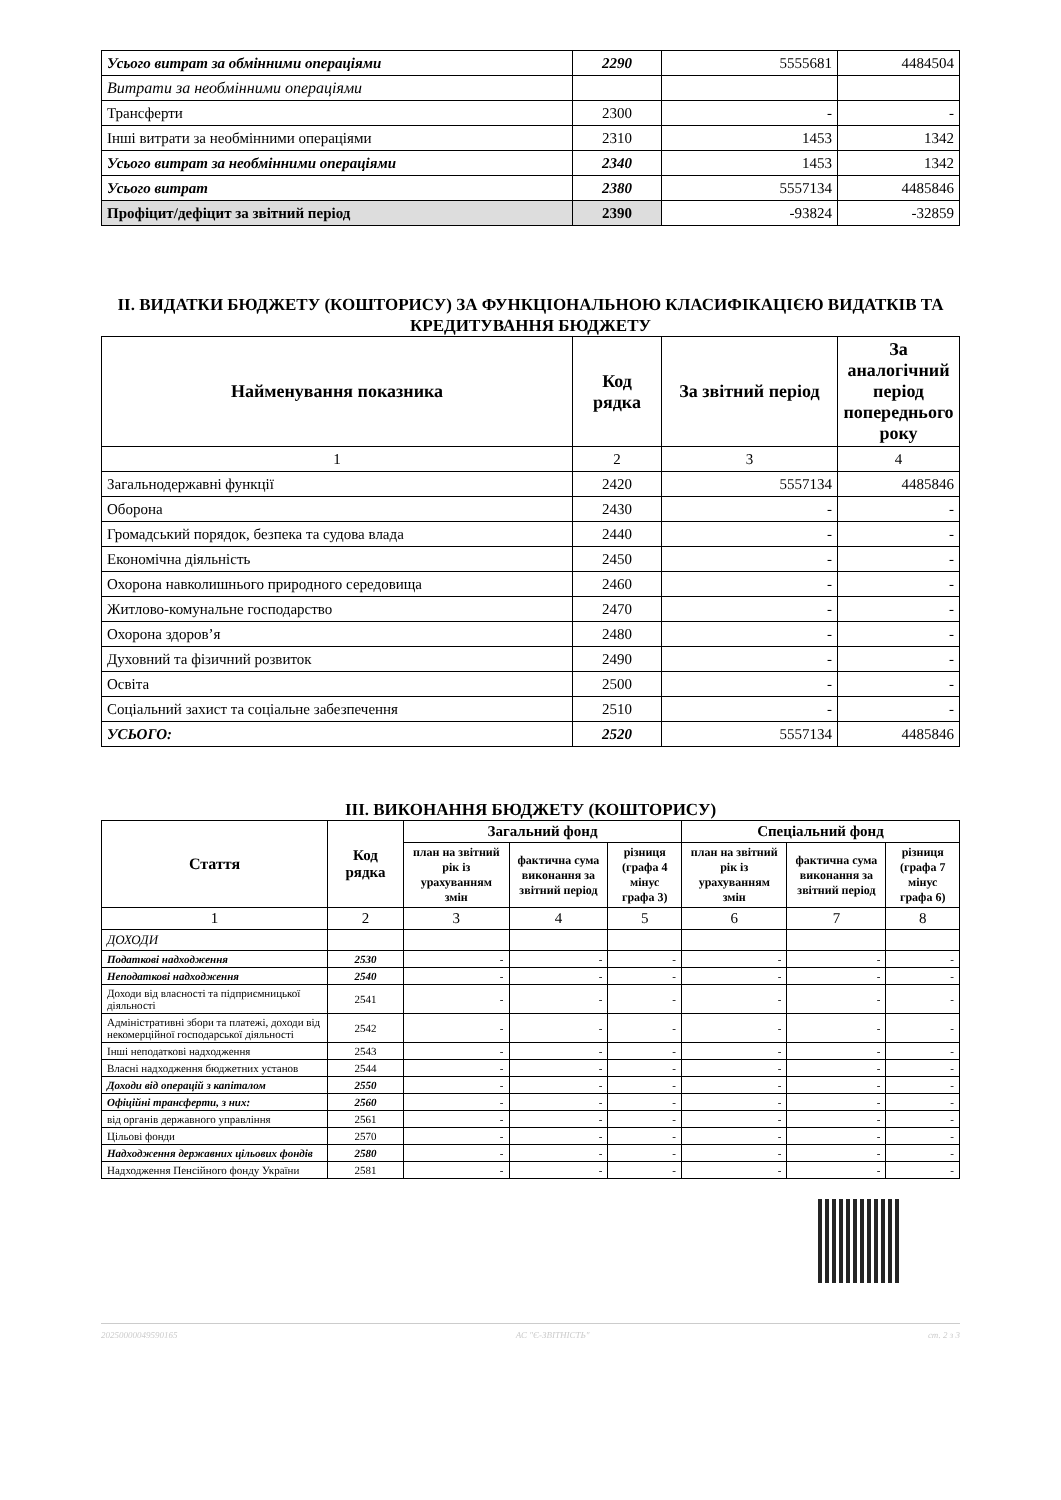| Усього витрат за обмінними операціями | 2290 | 5555681 | 4484504 |
| Витрати за необмінними операціями | | | |
| Трансферти | 2300 | - | - |
| Інші витрати за необмінними операціями | 2310 | 1453 | 1342 |
| Усього витрат за необмінними операціями | 2340 | 1453 | 1342 |
| Усього витрат | 2380 | 5557134 | 4485846 |
| Профіцит/дефіцит за звітний період | 2390 | -93824 | -32859 |
II. ВИДАТКИ БЮДЖЕТУ (КОШТОРИСУ) ЗА ФУНКЦІОНАЛЬНОЮ КЛАСИФІКАЦІЄЮ ВИДАТКІВ ТА КРЕДИТУВАННЯ БЮДЖЕТУ
| Найменування показника | Код рядка | За звітний період | За аналогічний період попереднього року |
| --- | --- | --- | --- |
| 1 | 2 | 3 | 4 |
| Загальнодержавні функції | 2420 | 5557134 | 4485846 |
| Оборона | 2430 | - | - |
| Громадський порядок, безпека та судова влада | 2440 | - | - |
| Економічна діяльність | 2450 | - | - |
| Охорона навколишнього природного середовища | 2460 | - | - |
| Житлово-комунальне господарство | 2470 | - | - |
| Охорона здоров’я | 2480 | - | - |
| Духовний та фізичний розвиток | 2490 | - | - |
| Освіта | 2500 | - | - |
| Соціальний захист та соціальне забезпечення | 2510 | - | - |
| УСЬОГО: | 2520 | 5557134 | 4485846 |
III. ВИКОНАННЯ БЮДЖЕТУ (КОШТОРИСУ)
| Стаття | Код рядка | Загальний фонд | | | Спеціальний фонд | | |
| --- | --- | --- | --- | --- | --- | --- | --- |
| | | план на звітний рік із урахуванням змін | фактична сума виконання за звітний період | різниця (графа 4 мінус графа 3) | план на звітний рік із урахуванням змін | фактична сума виконання за звітний період | різниця (графа 7 мінус графа 6) |
| 1 | 2 | 3 | 4 | 5 | 6 | 7 | 8 |
| ДОХОДИ | | | | | | | |
| Податкові надходження | 2530 | - | - | - | - | - | - |
| Неподаткові надходження | 2540 | - | - | - | - | - | - |
| Доходи від власності та підприємницької діяльності | 2541 | - | - | - | - | - | - |
| Адміністративні збори та платежі, доходи від некомерційної господарської діяльності | 2542 | - | - | - | - | - | - |
| Інші неподаткові надходження | 2543 | - | - | - | - | - | - |
| Власні надходження бюджетних установ | 2544 | - | - | - | - | - | - |
| Доходи від операцій з капіталом | 2550 | - | - | - | - | - | - |
| Офіційні трансферти, з них: | 2560 | - | - | - | - | - | - |
| від органів державного управління | 2561 | - | - | - | - | - | - |
| Цільові фонди | 2570 | - | - | - | - | - | - |
| Надходження державних цільових фондів | 2580 | - | - | - | - | - | - |
| Надходження Пенсійного фонду України | 2581 | - | - | - | - | - | - |
20250000049590165 АС "Є-ЗВІТНІСТЬ" ст. 2 з 3